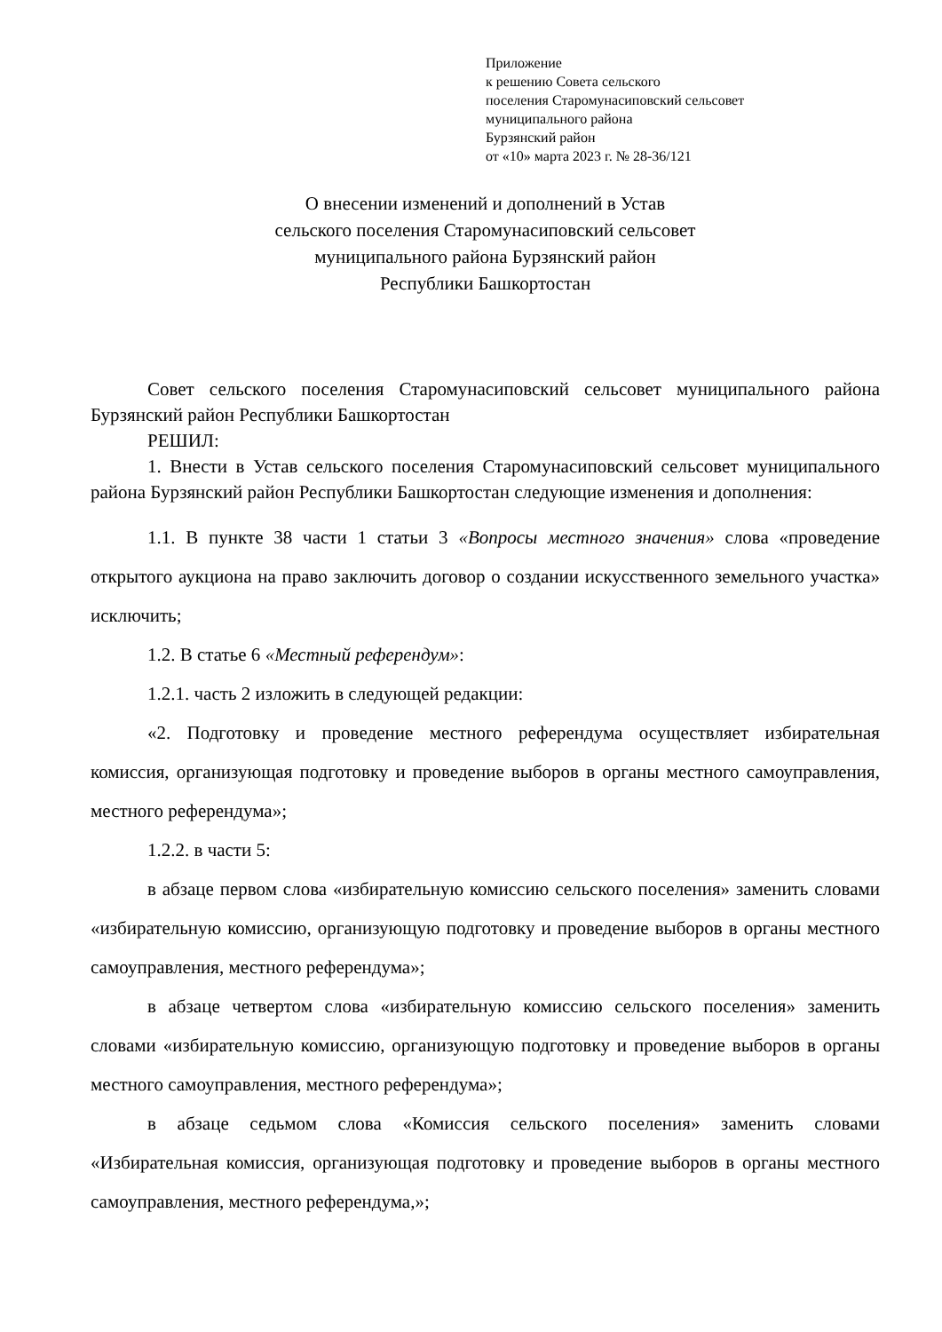Приложение
к решению Совета сельского
поселения Старомунасиповский сельсовет
муниципального района
Бурзянский район
от «10» марта 2023 г. № 28-36/121
О внесении изменений и дополнений в Устав
сельского поселения Старомунасиповский сельсовет
муниципального района Бурзянский район
Республики Башкортостан
Совет сельского поселения Старомунасиповский сельсовет муниципального района Бурзянский район Республики Башкортостан
РЕШИЛ:
1. Внести в Устав сельского поселения Старомунасиповский сельсовет муниципального района Бурзянский район Республики Башкортостан следующие изменения и дополнения:
1.1. В пункте 38 части 1 статьи 3 «Вопросы местного значения» слова «проведение открытого аукциона на право заключить договор о создании искусственного земельного участка» исключить;
1.2. В статье 6 «Местный референдум»:
1.2.1. часть 2 изложить в следующей редакции:
«2. Подготовку и проведение местного референдума осуществляет избирательная комиссия, организующая подготовку и проведение выборов в органы местного самоуправления, местного референдума»;
1.2.2. в части 5:
в абзаце первом слова «избирательную комиссию сельского поселения» заменить словами «избирательную комиссию, организующую подготовку и проведение выборов в органы местного самоуправления, местного референдума»;
в абзаце четвертом слова «избирательную комиссию сельского поселения» заменить словами «избирательную комиссию, организующую подготовку и проведение выборов в органы местного самоуправления, местного референдума»;
в абзаце седьмом слова «Комиссия сельского поселения» заменить словами «Избирательная комиссия, организующая подготовку и проведение выборов в органы местного самоуправления, местного референдума,»;